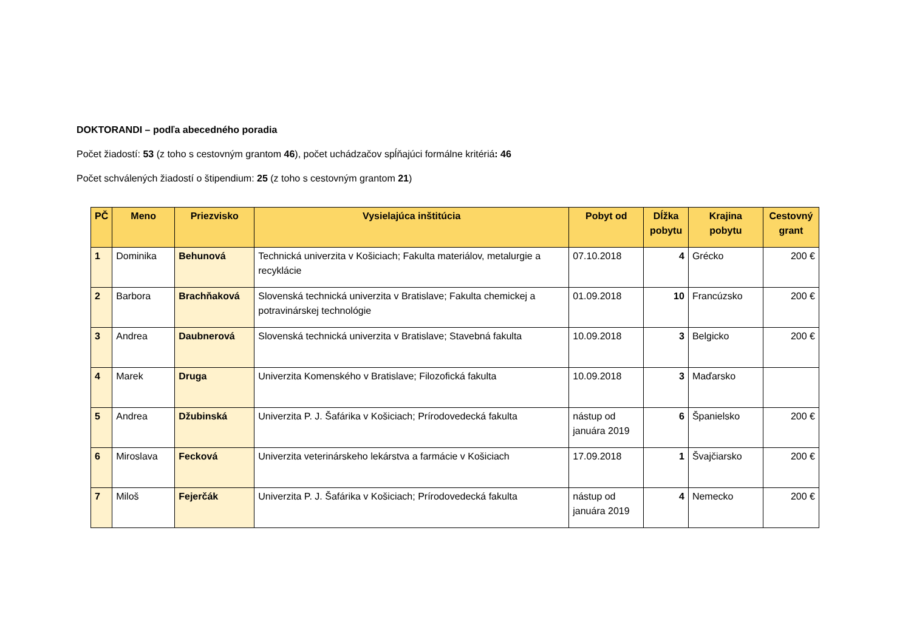DOKTORANDI – podľa abecedného poradia
Počet žiadostí: 53 (z toho s cestovným grantom 46), počet uchádzačov spĺňajúci formálne kritériá: 46
Počet schválených žiadostí o štipendium: 25 (z toho s cestovným grantom 21)
| PČ | Meno | Priezvisko | Vysielajúca inštitúcia | Pobyt od | Dĺžka pobytu | Krajina pobytu | Cestovný grant |
| --- | --- | --- | --- | --- | --- | --- | --- |
| 1 | Dominika | Behunová | Technická univerzita v Košiciach; Fakulta materiálov, metalurgie a recyklácie | 07.10.2018 | 4 | Grécko | 200 € |
| 2 | Barbora | Brachňaková | Slovenská technická univerzita v Bratislave; Fakulta chemickej a potravinárskej technológie | 01.09.2018 | 10 | Francúzsko | 200 € |
| 3 | Andrea | Daubnerová | Slovenská technická univerzita v Bratislave; Stavebná fakulta | 10.09.2018 | 3 | Belgicko | 200 € |
| 4 | Marek | Druga | Univerzita Komenského v Bratislave; Filozofická fakulta | 10.09.2018 | 3 | Maďarsko | |
| 5 | Andrea | Džubinská | Univerzita P. J. Šafárika v Košiciach; Prírodovedecká fakulta | nástup od januára 2019 | 6 | Španielsko | 200 € |
| 6 | Miroslava | Fecková | Univerzita veterinárskeho lekárstva a farmácie v Košiciach | 17.09.2018 | 1 | Švajčiarsko | 200 € |
| 7 | Miloš | Fejerčák | Univerzita P. J. Šafárika v Košiciach; Prírodovedecká fakulta | nástup od januára 2019 | 4 | Nemecko | 200 € |